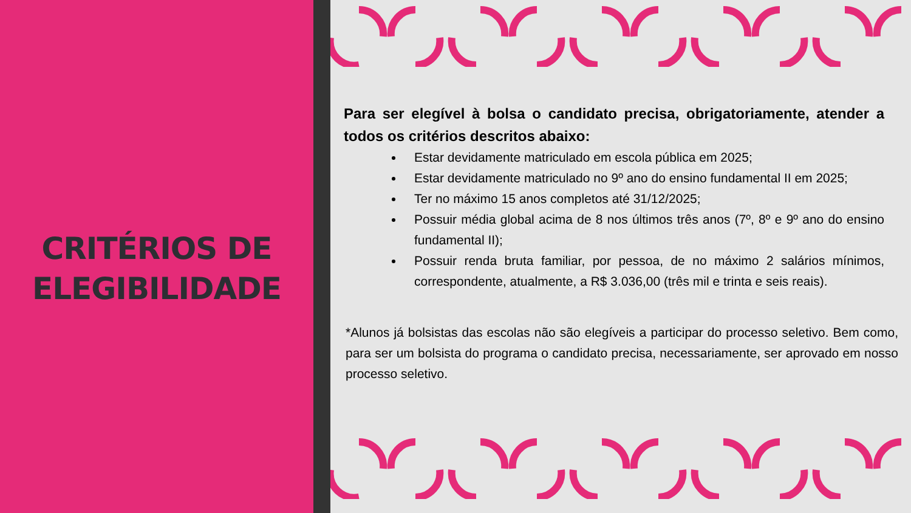CRITÉRIOS DE
ELEGIBILIDADE
Para ser elegível à bolsa o candidato precisa, obrigatoriamente, atender a todos os critérios descritos abaixo:
Estar devidamente matriculado em escola pública em 2025;
Estar devidamente matriculado no 9º ano do ensino fundamental II em 2025;
Ter no máximo 15 anos completos até 31/12/2025;
Possuir média global acima de 8 nos últimos três anos (7º, 8º e 9º ano do ensino fundamental II);
Possuir renda bruta familiar, por pessoa, de no máximo 2 salários mínimos, correspondente, atualmente, a R$ 3.036,00 (três mil e trinta e seis reais).
*Alunos já bolsistas das escolas não são elegíveis a participar do processo seletivo. Bem como, para ser um bolsista do programa o candidato precisa, necessariamente, ser aprovado em nosso processo seletivo.